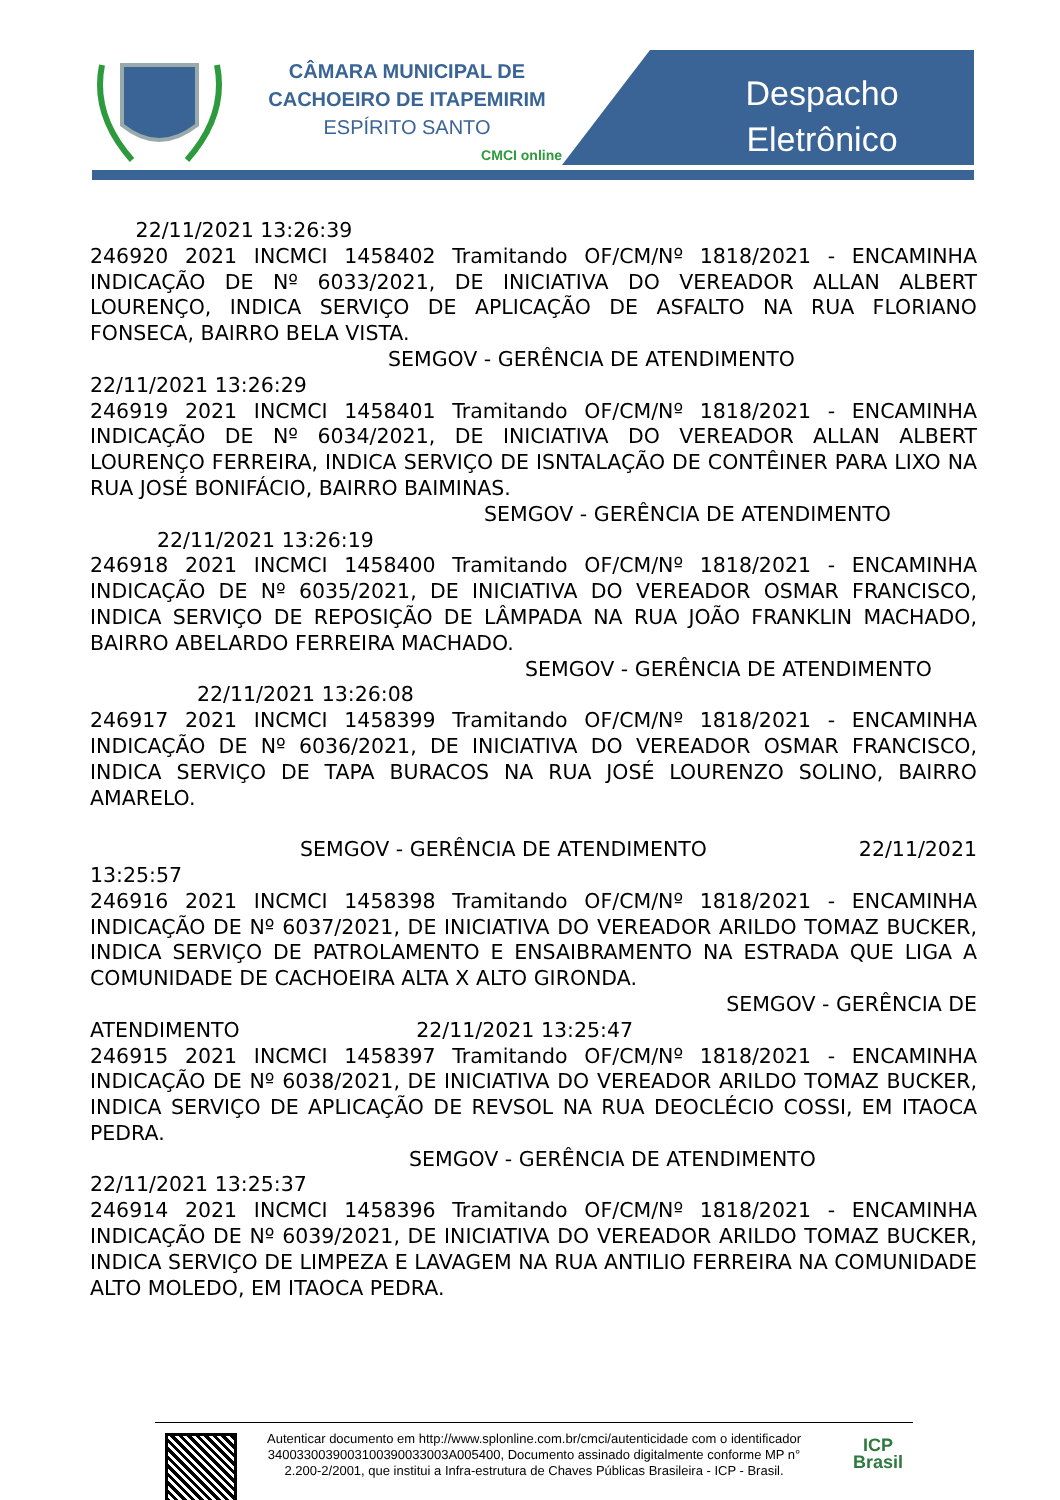CÂMARA MUNICIPAL DE
CACHOEIRO DE ITAPEMIRIM
ESPÍRITO SANTO
CMCI online
Despacho Eletrônico
22/11/2021 13:26:39
246920 2021 INCMCI 1458402 Tramitando OF/CM/Nº 1818/2021 - ENCAMINHA INDICAÇÃO DE Nº 6033/2021, DE INICIATIVA DO VEREADOR ALLAN ALBERT LOURENÇO, INDICA SERVIÇO DE APLICAÇÃO DE ASFALTO NA RUA FLORIANO FONSECA, BAIRRO BELA VISTA.
SEMGOV - GERÊNCIA DE ATENDIMENTO
22/11/2021 13:26:29
246919 2021 INCMCI 1458401 Tramitando OF/CM/Nº 1818/2021 - ENCAMINHA INDICAÇÃO DE Nº 6034/2021, DE INICIATIVA DO VEREADOR ALLAN ALBERT LOURENÇO FERREIRA, INDICA SERVIÇO DE ISNTALAÇÃO DE CONTÊINER PARA LIXO NA RUA JOSÉ BONIFÁCIO, BAIRRO BAIMINAS.
SEMGOV - GERÊNCIA DE ATENDIMENTO
22/11/2021 13:26:19
246918 2021 INCMCI 1458400 Tramitando OF/CM/Nº 1818/2021 - ENCAMINHA INDICAÇÃO DE Nº 6035/2021, DE INICIATIVA DO VEREADOR OSMAR FRANCISCO, INDICA SERVIÇO DE REPOSIÇÃO DE LÂMPADA NA RUA JOÃO FRANKLIN MACHADO, BAIRRO ABELARDO FERREIRA MACHADO.
SEMGOV - GERÊNCIA DE ATENDIMENTO
22/11/2021 13:26:08
246917 2021 INCMCI 1458399 Tramitando OF/CM/Nº 1818/2021 - ENCAMINHA INDICAÇÃO DE Nº 6036/2021, DE INICIATIVA DO VEREADOR OSMAR FRANCISCO, INDICA SERVIÇO DE TAPA BURACOS NA RUA JOSÉ LOURENZO SOLINO, BAIRRO AMARELO.
SEMGOV - GERÊNCIA DE ATENDIMENTO 22/11/2021
13:25:57
246916 2021 INCMCI 1458398 Tramitando OF/CM/Nº 1818/2021 - ENCAMINHA INDICAÇÃO DE Nº 6037/2021, DE INICIATIVA DO VEREADOR ARILDO TOMAZ BUCKER, INDICA SERVIÇO DE PATROLAMENTO E ENSAIBRAMENTO NA ESTRADA QUE LIGA A COMUNIDADE DE CACHOEIRA ALTA X ALTO GIRONDA.
SEMGOV - GERÊNCIA DE
ATENDIMENTO 22/11/2021 13:25:47
246915 2021 INCMCI 1458397 Tramitando OF/CM/Nº 1818/2021 - ENCAMINHA INDICAÇÃO DE Nº 6038/2021, DE INICIATIVA DO VEREADOR ARILDO TOMAZ BUCKER, INDICA SERVIÇO DE APLICAÇÃO DE REVSOL NA RUA DEOCLÉCIO COSSI, EM ITAOCA PEDRA.
SEMGOV - GERÊNCIA DE ATENDIMENTO
22/11/2021 13:25:37
246914 2021 INCMCI 1458396 Tramitando OF/CM/Nº 1818/2021 - ENCAMINHA INDICAÇÃO DE Nº 6039/2021, DE INICIATIVA DO VEREADOR ARILDO TOMAZ BUCKER, INDICA SERVIÇO DE LIMPEZA E LAVAGEM NA RUA ANTILIO FERREIRA NA COMUNIDADE ALTO MOLEDO, EM ITAOCA PEDRA.
Autenticar documento em http://www.splonline.com.br/cmci/autenticidade com o identificador 3400330039003100390033003A005400, Documento assinado digitalmente conforme MP n° 2.200-2/2001, que institui a Infra-estrutura de Chaves Públicas Brasileira - ICP - Brasil.
ICP
Brasil